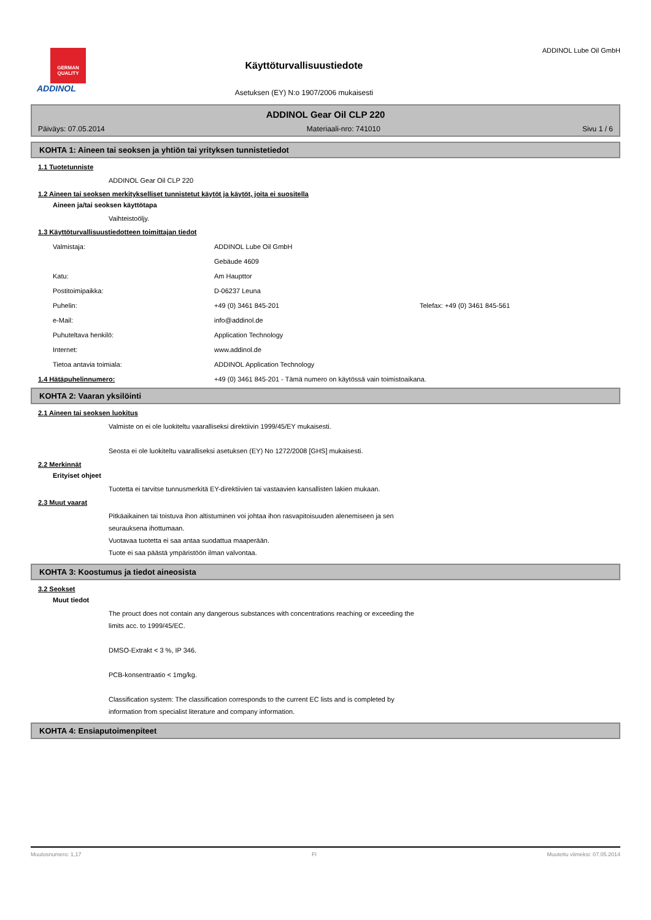GERMAN QUALITY
ADDINOL
Käyttöturvallisuustiedote
Asetuksen (EY) N:o 1907/2006 mukaisesti
ADDINOL Lube Oil GmbH
ADDINOL Gear Oil CLP 220
Päiväys: 07.05.2014 Materiaali-nro: 741010 Sivu 1 / 6
KOHTA 1: Aineen tai seoksen ja yhtiön tai yrityksen tunnistetiedot
1.1 Tuotetunniste
ADDINOL Gear Oil CLP 220
1.2 Aineen tai seoksen merkitykselliset tunnistetut käytöt ja käytöt, joita ei suositella
Aineen ja/tai seoksen käyttötapa
Vaihteistoöljy.
1.3 Käyttöturvallisuustiedotteen toimittajan tiedot
| Valmistaja: | ADDINOL Lube Oil GmbH | |
| | Gebäude 4609 | |
| Katu: | Am Haupttor | |
| Postitoimipaikka: | D-06237 Leuna | |
| Puhelin: | +49 (0) 3461 845-201 | Telefax: +49 (0) 3461 845-561 |
| e-Mail: | info@addinol.de | |
| Puhuteltava henkilö: | Application Technology | |
| Internet: | www.addinol.de | |
| Tietoa antavia toimiala: | ADDINOL Application Technology | |
1.4 Hätäpuhelinnumero: +49 (0) 3461 845-201 - Tämä numero on käytössä vain toimistoaikana.
KOHTA 2: Vaaran yksilöinti
2.1 Aineen tai seoksen luokitus
Valmiste on ei ole luokiteltu vaaralliseksi direktiivin 1999/45/EY mukaisesti.
Seosta ei ole luokiteltu vaaralliseksi asetuksen (EY) No 1272/2008 [GHS] mukaisesti.
2.2 Merkinnät
Erityiset ohjeet
Tuotetta ei tarvitse tunnusmerkitä EY-direktiivien tai vastaavien kansallisten lakien mukaan.
2.3 Muut vaarat
Pitkäaikainen tai toistuva ihon altistuminen voi johtaa ihon rasvapitoisuuden alenemiseen ja sen
seurauksena ihottumaan.
Vuotavaa tuotetta ei saa antaa suodattua maaperään.
Tuote ei saa päästä ympäristöön ilman valvontaa.
KOHTA 3: Koostumus ja tiedot aineosista
3.2 Seokset
Muut tiedot
The prouct does not contain any dangerous substances with concentrations reaching or exceeding the
limits acc. to 1999/45/EC.
DMSO-Extrakt < 3 %, IP 346.
PCB-konsentraatio < 1mg/kg.
Classification system: The classification corresponds to the current EC lists and is completed by
information from specialist literature and company information.
KOHTA 4: Ensiaputoimenpiteet
Muutosnumero: 1,17 FI Muutettu viimeksi: 07.05.2014